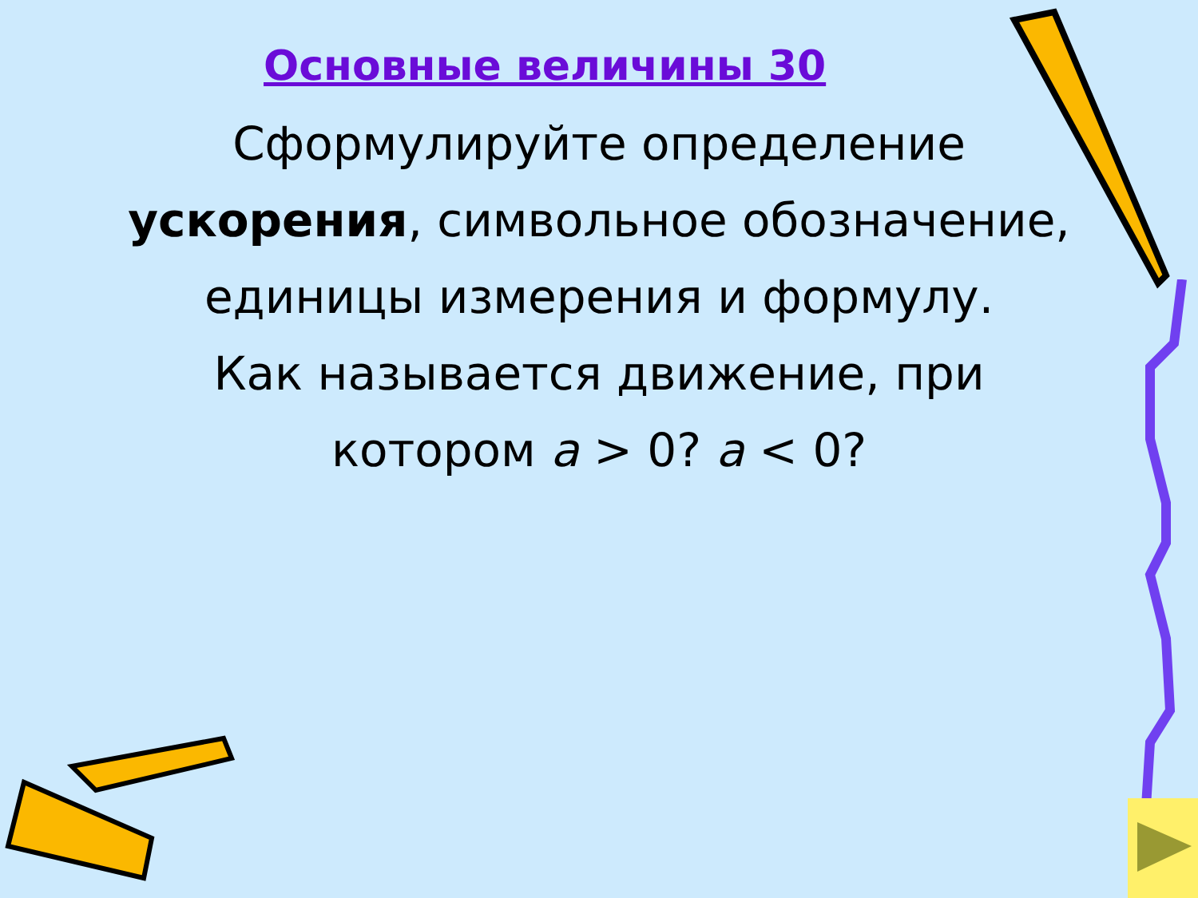Основные величины 30
Сформулируйте определение ускорения, символьное обозначение, единицы измерения и формулу.
Как называется движение, при котором a > 0? a < 0?